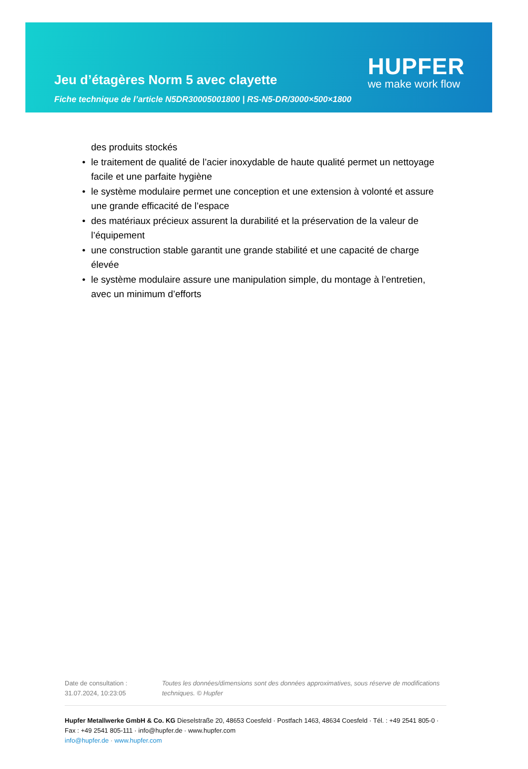Jeu d’étagères Norm 5 avec clayette
HUPFER
we make work flow
Fiche technique de l’article N5DR30005001800 | RS-N5-DR/3000×500×1800
des produits stockés
• le traitement de qualité de l’acier inoxydable de haute qualité permet un nettoyage facile et une parfaite hygiène
• le système modulaire permet une conception et une extension à volonté et assure une grande efficacité de l’espace
• des matériaux précieux assurent la durabilité et la préservation de la valeur de l’équipement
• une construction stable garantit une grande stabilité et une capacité de charge élevée
• le système modulaire assure une manipulation simple, du montage à l’entretien, avec un minimum d’efforts
Date de consultation : 31.07.2024, 10:23:05
Toutes les données/dimensions sont des données approximatives, sous réserve de modifications techniques. © Hupfer
Hupfer Metallwerke GmbH & Co. KG Dieselstraße 20, 48653 Coesfeld · Postfach 1463, 48634 Coesfeld · Tél. : +49 2541 805-0 · Fax : +49 2541 805-111 · info@hupfer.de · www.hupfer.com
info@hupfer.de · www.hupfer.com